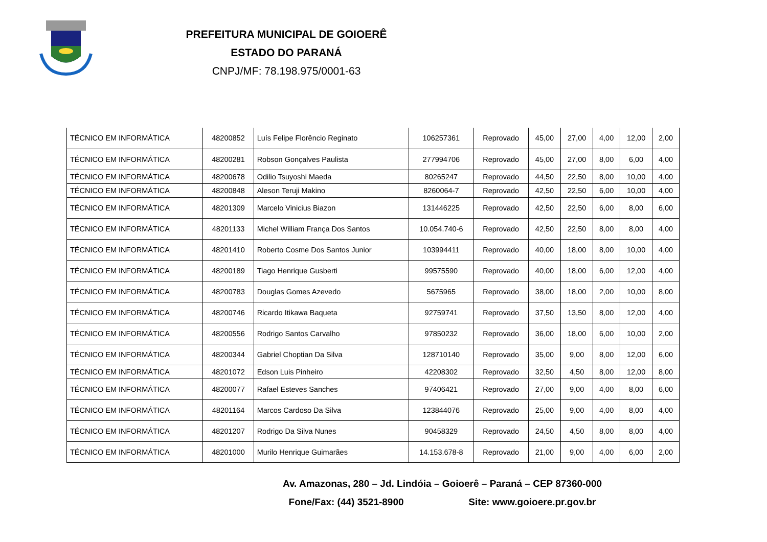PREFEITURA MUNICIPAL DE GOIOERÊ
ESTADO DO PARANÁ
CNPJ/MF: 78.198.975/0001-63
| TÉCNICO EM INFORMÁTICA | 48200852 | Luís Felipe Florêncio Reginato | 106257361 | Reprovado | 45,00 | 27,00 | 4,00 | 12,00 | 2,00 |
| TÉCNICO EM INFORMÁTICA | 48200281 | Robson Gonçalves Paulista | 277994706 | Reprovado | 45,00 | 27,00 | 8,00 | 6,00 | 4,00 |
| TÉCNICO EM INFORMÁTICA | 48200678 | Odilio Tsuyoshi Maeda | 80265247 | Reprovado | 44,50 | 22,50 | 8,00 | 10,00 | 4,00 |
| TÉCNICO EM INFORMÁTICA | 48200848 | Aleson Teruji Makino | 8260064-7 | Reprovado | 42,50 | 22,50 | 6,00 | 10,00 | 4,00 |
| TÉCNICO EM INFORMÁTICA | 48201309 | Marcelo Vinicius Biazon | 131446225 | Reprovado | 42,50 | 22,50 | 6,00 | 8,00 | 6,00 |
| TÉCNICO EM INFORMÁTICA | 48201133 | Michel William França Dos Santos | 10.054.740-6 | Reprovado | 42,50 | 22,50 | 8,00 | 8,00 | 4,00 |
| TÉCNICO EM INFORMÁTICA | 48201410 | Roberto Cosme Dos Santos Junior | 103994411 | Reprovado | 40,00 | 18,00 | 8,00 | 10,00 | 4,00 |
| TÉCNICO EM INFORMÁTICA | 48200189 | Tiago Henrique Gusberti | 99575590 | Reprovado | 40,00 | 18,00 | 6,00 | 12,00 | 4,00 |
| TÉCNICO EM INFORMÁTICA | 48200783 | Douglas Gomes Azevedo | 5675965 | Reprovado | 38,00 | 18,00 | 2,00 | 10,00 | 8,00 |
| TÉCNICO EM INFORMÁTICA | 48200746 | Ricardo Itikawa Baqueta | 92759741 | Reprovado | 37,50 | 13,50 | 8,00 | 12,00 | 4,00 |
| TÉCNICO EM INFORMÁTICA | 48200556 | Rodrigo Santos Carvalho | 97850232 | Reprovado | 36,00 | 18,00 | 6,00 | 10,00 | 2,00 |
| TÉCNICO EM INFORMÁTICA | 48200344 | Gabriel Choptian Da Silva | 128710140 | Reprovado | 35,00 | 9,00 | 8,00 | 12,00 | 6,00 |
| TÉCNICO EM INFORMÁTICA | 48201072 | Edson Luis Pinheiro | 42208302 | Reprovado | 32,50 | 4,50 | 8,00 | 12,00 | 8,00 |
| TÉCNICO EM INFORMÁTICA | 48200077 | Rafael Esteves Sanches | 97406421 | Reprovado | 27,00 | 9,00 | 4,00 | 8,00 | 6,00 |
| TÉCNICO EM INFORMÁTICA | 48201164 | Marcos Cardoso Da Silva | 123844076 | Reprovado | 25,00 | 9,00 | 4,00 | 8,00 | 4,00 |
| TÉCNICO EM INFORMÁTICA | 48201207 | Rodrigo Da Silva Nunes | 90458329 | Reprovado | 24,50 | 4,50 | 8,00 | 8,00 | 4,00 |
| TÉCNICO EM INFORMÁTICA | 48201000 | Murilo Henrique Guimarães | 14.153.678-8 | Reprovado | 21,00 | 9,00 | 4,00 | 6,00 | 2,00 |
Av. Amazonas, 280 – Jd. Lindóia – Goioerê – Paraná – CEP 87360-000
Fone/Fax: (44) 3521-8900 Site: www.goioere.pr.gov.br